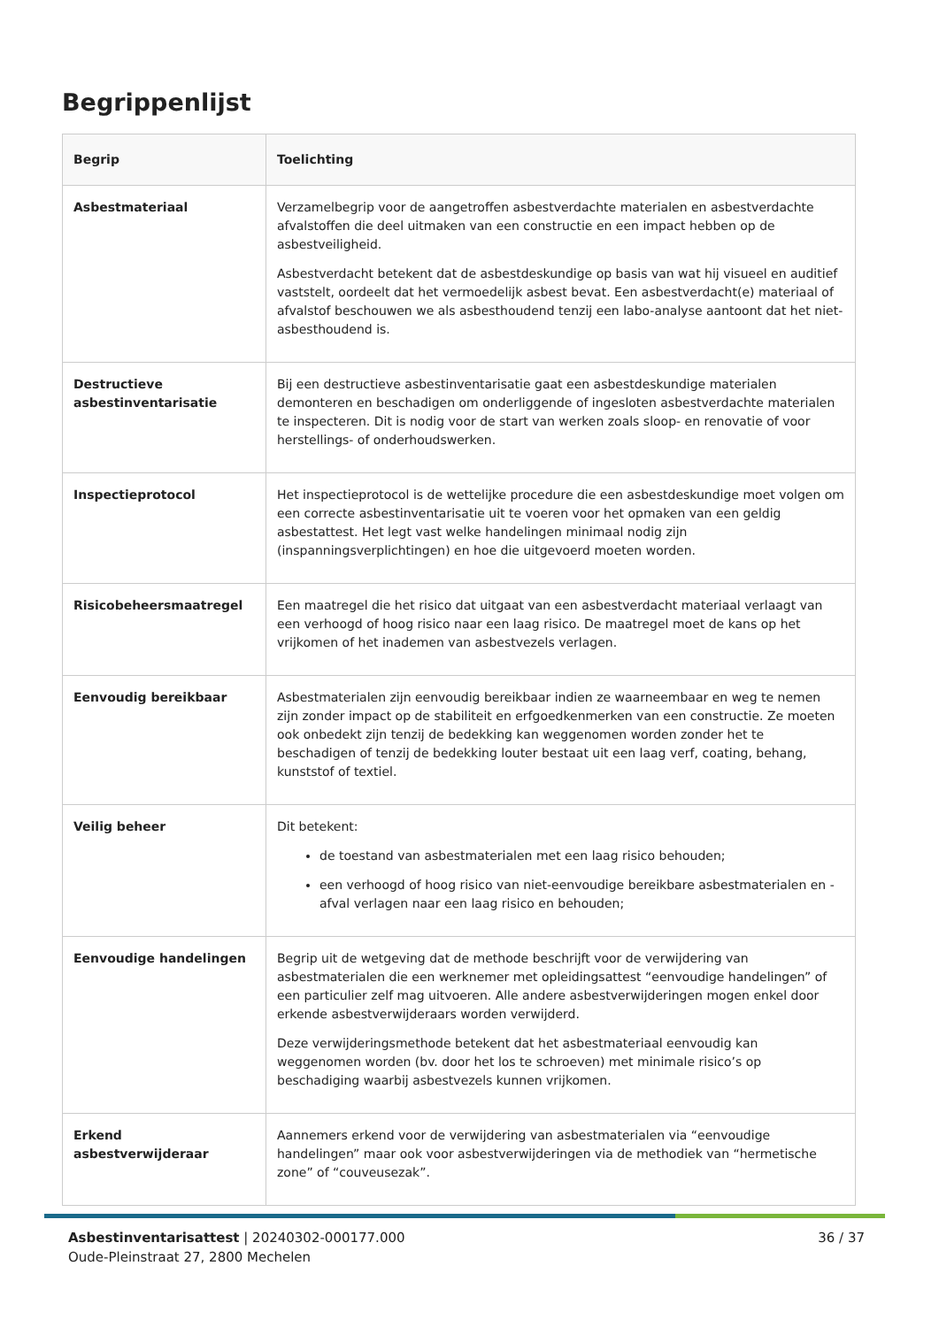Begrippenlijst
| Begrip | Toelichting |
| --- | --- |
| Asbestmateriaal | Verzamelbegrip voor de aangetroffen asbestverdachte materialen en asbestverdachte afvalstoffen die deel uitmaken van een constructie en een impact hebben op de asbestveiligheid. Asbestverdacht betekent dat de asbestdeskundige op basis van wat hij visueel en auditief vaststelt, oordeelt dat het vermoedelijk asbest bevat. Een asbestverdacht(e) materiaal of afvalstof beschouwen we als asbesthoudend tenzij een labo-analyse aantoont dat het niet-asbesthoudend is. |
| Destructieve asbestinventarisatie | Bij een destructieve asbestinventarisatie gaat een asbestdeskundige materialen demonteren en beschadigen om onderliggende of ingesloten asbestverdachte materialen te inspecteren. Dit is nodig voor de start van werken zoals sloop- en renovatie of voor herstellings- of onderhoudswerken. |
| Inspectieprotocol | Het inspectieprotocol is de wettelijke procedure die een asbestdeskundige moet volgen om een correcte asbestinventarisatie uit te voeren voor het opmaken van een geldig asbestattest. Het legt vast welke handelingen minimaal nodig zijn (inspanningsverplichtingen) en hoe die uitgevoerd moeten worden. |
| Risicobeheersmaatregel | Een maatregel die het risico dat uitgaat van een asbestverdacht materiaal verlaagt van een verhoogd of hoog risico naar een laag risico. De maatregel moet de kans op het vrijkomen of het inademen van asbestvezels verlagen. |
| Eenvoudig bereikbaar | Asbestmaterialen zijn eenvoudig bereikbaar indien ze waarneembaar en weg te nemen zijn zonder impact op de stabiliteit en erfgoedkenmerken van een constructie. Ze moeten ook onbedekt zijn tenzij de bedekking kan weggenomen worden zonder het te beschadigen of tenzij de bedekking louter bestaat uit een laag verf, coating, behang, kunststof of textiel. |
| Veilig beheer | Dit betekent: de toestand van asbestmaterialen met een laag risico behouden; een verhoogd of hoog risico van niet-eenvoudige bereikbare asbestmaterialen en -afval verlagen naar een laag risico en behouden; |
| Eenvoudige handelingen | Begrip uit de wetgeving dat de methode beschrijft voor de verwijdering van asbestmaterialen die een werknemer met opleidingsattest “eenvoudige handelingen” of een particulier zelf mag uitvoeren. Alle andere asbestverwijderingen mogen enkel door erkende asbestverwijderaars worden verwijderd. Deze verwijderingsmethode betekent dat het asbestmateriaal eenvoudig kan weggenomen worden (bv. door het los te schroeven) met minimale risico’s op beschadiging waarbij asbestvezels kunnen vrijkomen. |
| Erkend asbestverwijderaar | Aannemers erkend voor de verwijdering van asbestmaterialen via “eenvoudige handelingen” maar ook voor asbestverwijderingen via de methodiek van “hermetische zone” of “couveusezak”. |
Asbestinventarisattest | 20240302-000177.000
Oude-Pleinstraat 27, 2800 Mechelen
36 / 37